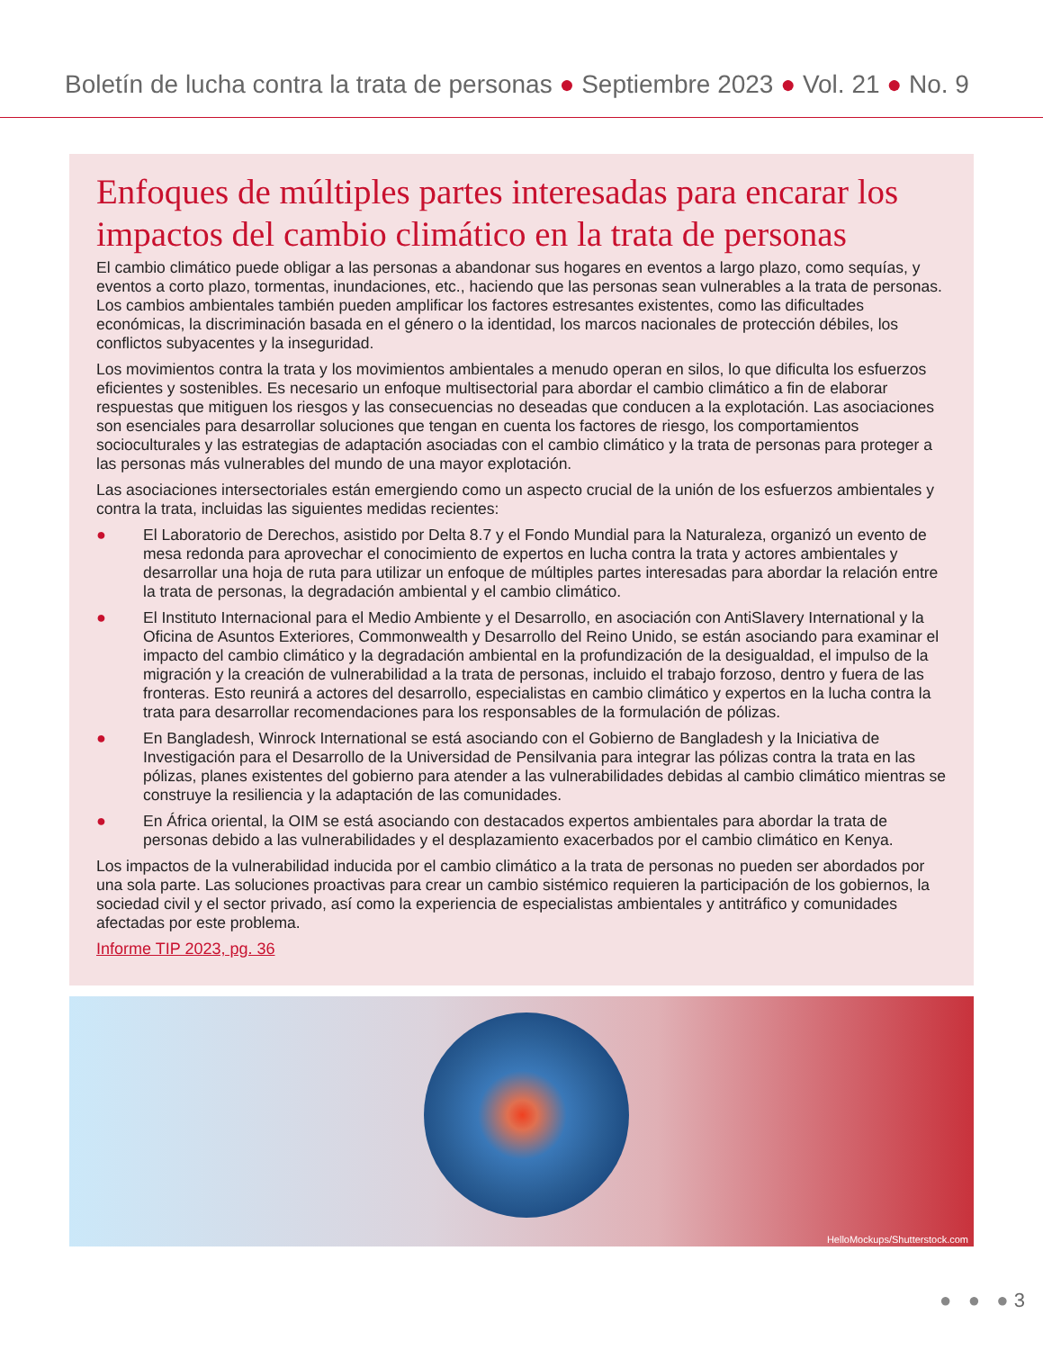Boletín de lucha contra la trata de personas ● Septiembre 2023 ● Vol. 21 ● No. 9
Enfoques de múltiples partes interesadas para encarar los impactos del cambio climático en la trata de personas
El cambio climático puede obligar a las personas a abandonar sus hogares en eventos a largo plazo, como sequías, y eventos a corto plazo, tormentas, inundaciones, etc., haciendo que las personas sean vulnerables a la trata de personas. Los cambios ambientales también pueden amplificar los factores estresantes existentes, como las dificultades económicas, la discriminación basada en el género o la identidad, los marcos nacionales de protección débiles, los conflictos subyacentes y la inseguridad.
Los movimientos contra la trata y los movimientos ambientales a menudo operan en silos, lo que dificulta los esfuerzos eficientes y sostenibles. Es necesario un enfoque multisectorial para abordar el cambio climático a fin de elaborar respuestas que mitiguen los riesgos y las consecuencias no deseadas que conducen a la explotación. Las asociaciones son esenciales para desarrollar soluciones que tengan en cuenta los factores de riesgo, los comportamientos socioculturales y las estrategias de adaptación asociadas con el cambio climático y la trata de personas para proteger a las personas más vulnerables del mundo de una mayor explotación.
Las asociaciones intersectoriales están emergiendo como un aspecto crucial de la unión de los esfuerzos ambientales y contra la trata, incluidas las siguientes medidas recientes:
● El Laboratorio de Derechos, asistido por Delta 8.7 y el Fondo Mundial para la Naturaleza, organizó un evento de mesa redonda para aprovechar el conocimiento de expertos en lucha contra la trata y actores ambientales y desarrollar una hoja de ruta para utilizar un enfoque de múltiples partes interesadas para abordar la relación entre la trata de personas, la degradación ambiental y el cambio climático.
● El Instituto Internacional para el Medio Ambiente y el Desarrollo, en asociación con AntiSlavery International y la Oficina de Asuntos Exteriores, Commonwealth y Desarrollo del Reino Unido, se están asociando para examinar el impacto del cambio climático y la degradación ambiental en la profundización de la desigualdad, el impulso de la migración y la creación de vulnerabilidad a la trata de personas, incluido el trabajo forzoso, dentro y fuera de las fronteras. Esto reunirá a actores del desarrollo, especialistas en cambio climático y expertos en la lucha contra la trata para desarrollar recomendaciones para los responsables de la formulación de pólizas.
● En Bangladesh, Winrock International se está asociando con el Gobierno de Bangladesh y la Iniciativa de Investigación para el Desarrollo de la Universidad de Pensilvania para integrar las pólizas contra la trata en las pólizas, planes existentes del gobierno para atender a las vulnerabilidades debidas al cambio climático mientras se construye la resiliencia y la adaptación de las comunidades.
● En África oriental, la OIM se está asociando con destacados expertos ambientales para abordar la trata de personas debido a las vulnerabilidades y el desplazamiento exacerbados por el cambio climático en Kenya.
Los impactos de la vulnerabilidad inducida por el cambio climático a la trata de personas no pueden ser abordados por una sola parte. Las soluciones proactivas para crear un cambio sistémico requieren la participación de los gobiernos, la sociedad civil y el sector privado, así como la experiencia de especialistas ambientales y antitráfico y comunidades afectadas por este problema.
Informe TIP 2023, pg. 36
HelloMockups/Shutterstock.com
● ● ● 3